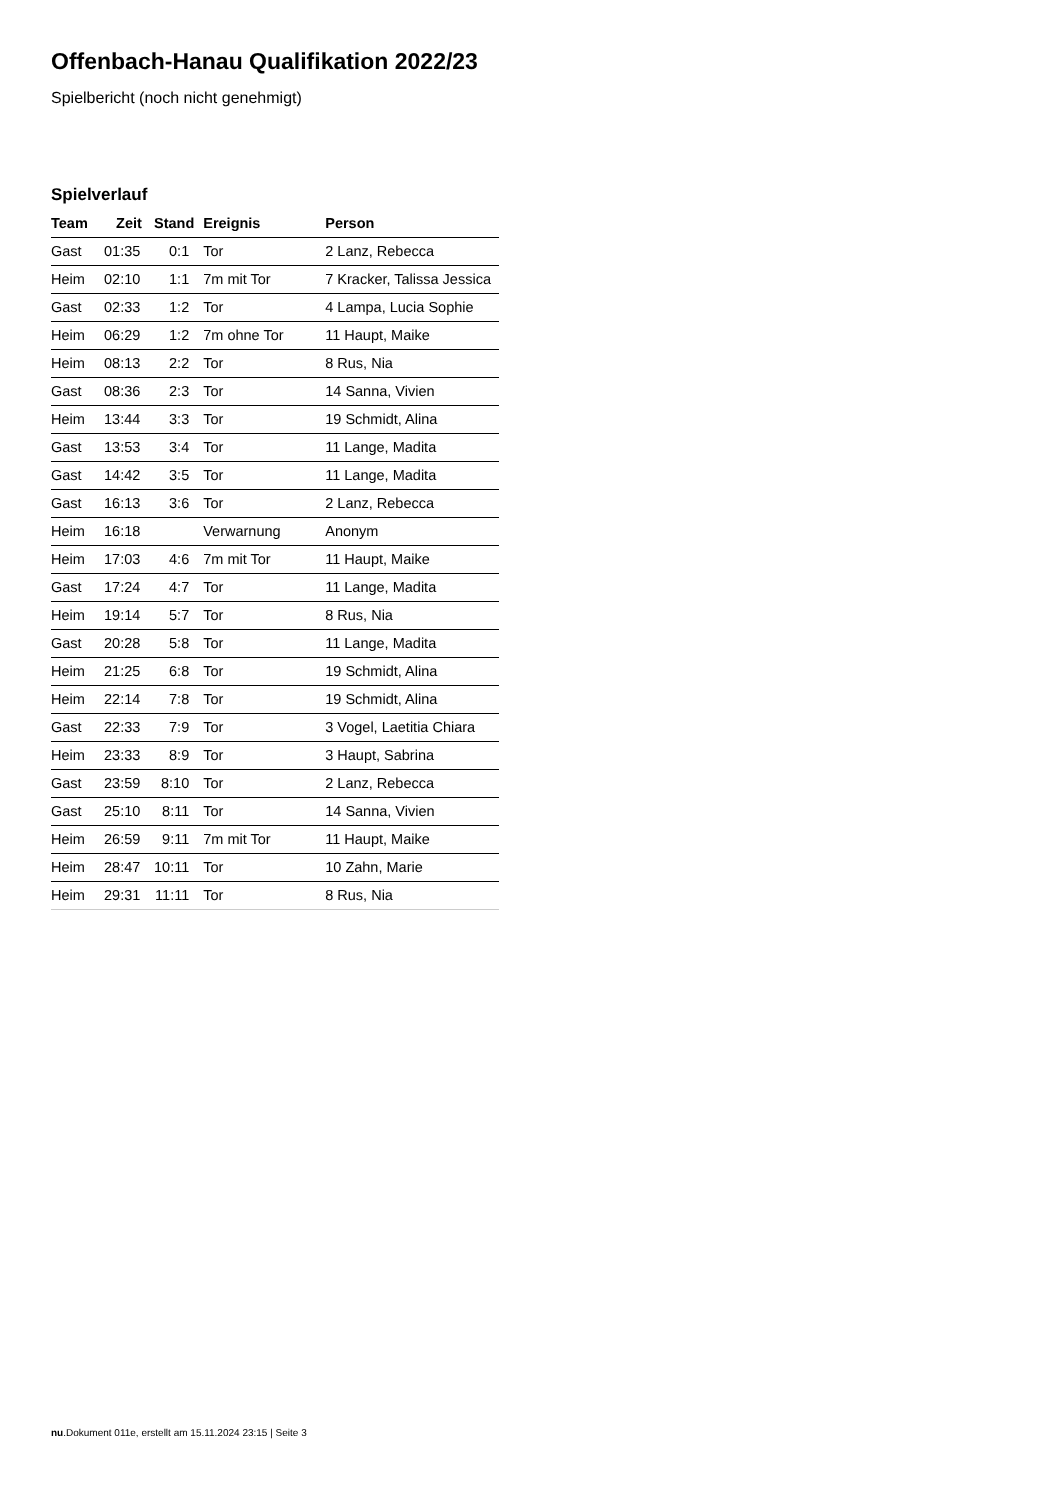Offenbach-Hanau Qualifikation 2022/23
Spielbericht (noch nicht genehmigt)
Spielverlauf
| Team | Zeit | Stand | Ereignis | Person |
| --- | --- | --- | --- | --- |
| Gast | 01:35 | 0:1 | Tor | 2 Lanz, Rebecca |
| Heim | 02:10 | 1:1 | 7m mit Tor | 7 Kracker, Talissa Jessica |
| Gast | 02:33 | 1:2 | Tor | 4 Lampa, Lucia Sophie |
| Heim | 06:29 | 1:2 | 7m ohne Tor | 11 Haupt, Maike |
| Heim | 08:13 | 2:2 | Tor | 8 Rus, Nia |
| Gast | 08:36 | 2:3 | Tor | 14 Sanna, Vivien |
| Heim | 13:44 | 3:3 | Tor | 19 Schmidt, Alina |
| Gast | 13:53 | 3:4 | Tor | 11 Lange, Madita |
| Gast | 14:42 | 3:5 | Tor | 11 Lange, Madita |
| Gast | 16:13 | 3:6 | Tor | 2 Lanz, Rebecca |
| Heim | 16:18 | | Verwarnung | Anonym |
| Heim | 17:03 | 4:6 | 7m mit Tor | 11 Haupt, Maike |
| Gast | 17:24 | 4:7 | Tor | 11 Lange, Madita |
| Heim | 19:14 | 5:7 | Tor | 8 Rus, Nia |
| Gast | 20:28 | 5:8 | Tor | 11 Lange, Madita |
| Heim | 21:25 | 6:8 | Tor | 19 Schmidt, Alina |
| Heim | 22:14 | 7:8 | Tor | 19 Schmidt, Alina |
| Gast | 22:33 | 7:9 | Tor | 3 Vogel, Laetitia Chiara |
| Heim | 23:33 | 8:9 | Tor | 3 Haupt, Sabrina |
| Gast | 23:59 | 8:10 | Tor | 2 Lanz, Rebecca |
| Gast | 25:10 | 8:11 | Tor | 14 Sanna, Vivien |
| Heim | 26:59 | 9:11 | 7m mit Tor | 11 Haupt, Maike |
| Heim | 28:47 | 10:11 | Tor | 10 Zahn, Marie |
| Heim | 29:31 | 11:11 | Tor | 8 Rus, Nia |
nu.Dokument 011e, erstellt am 15.11.2024 23:15 | Seite 3